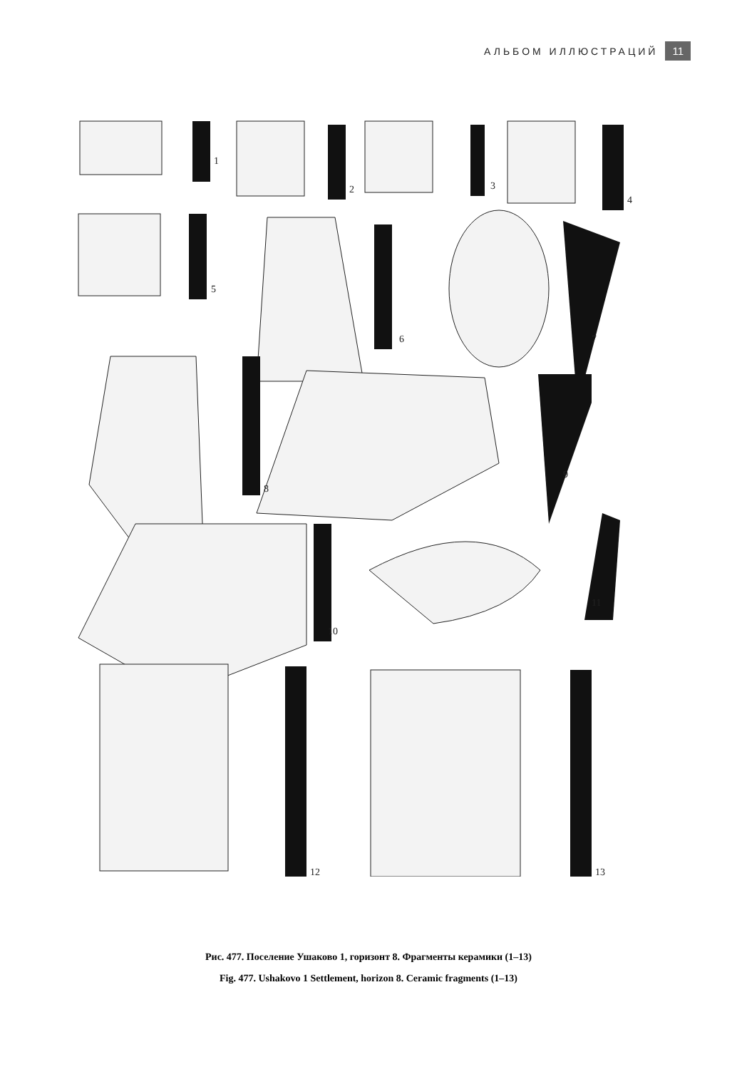АЛЬБОМ ИЛЛЮСТРАЦИЙ 11
1
2
3
4
5
6
7
8
9
10
11
12
13
Рис. 477. Поселение Ушаково 1, горизонт 8. Фрагменты керамики (1–13)
Fig. 477. Ushakovo 1 Settlement, horizon 8. Ceramic fragments (1–13)